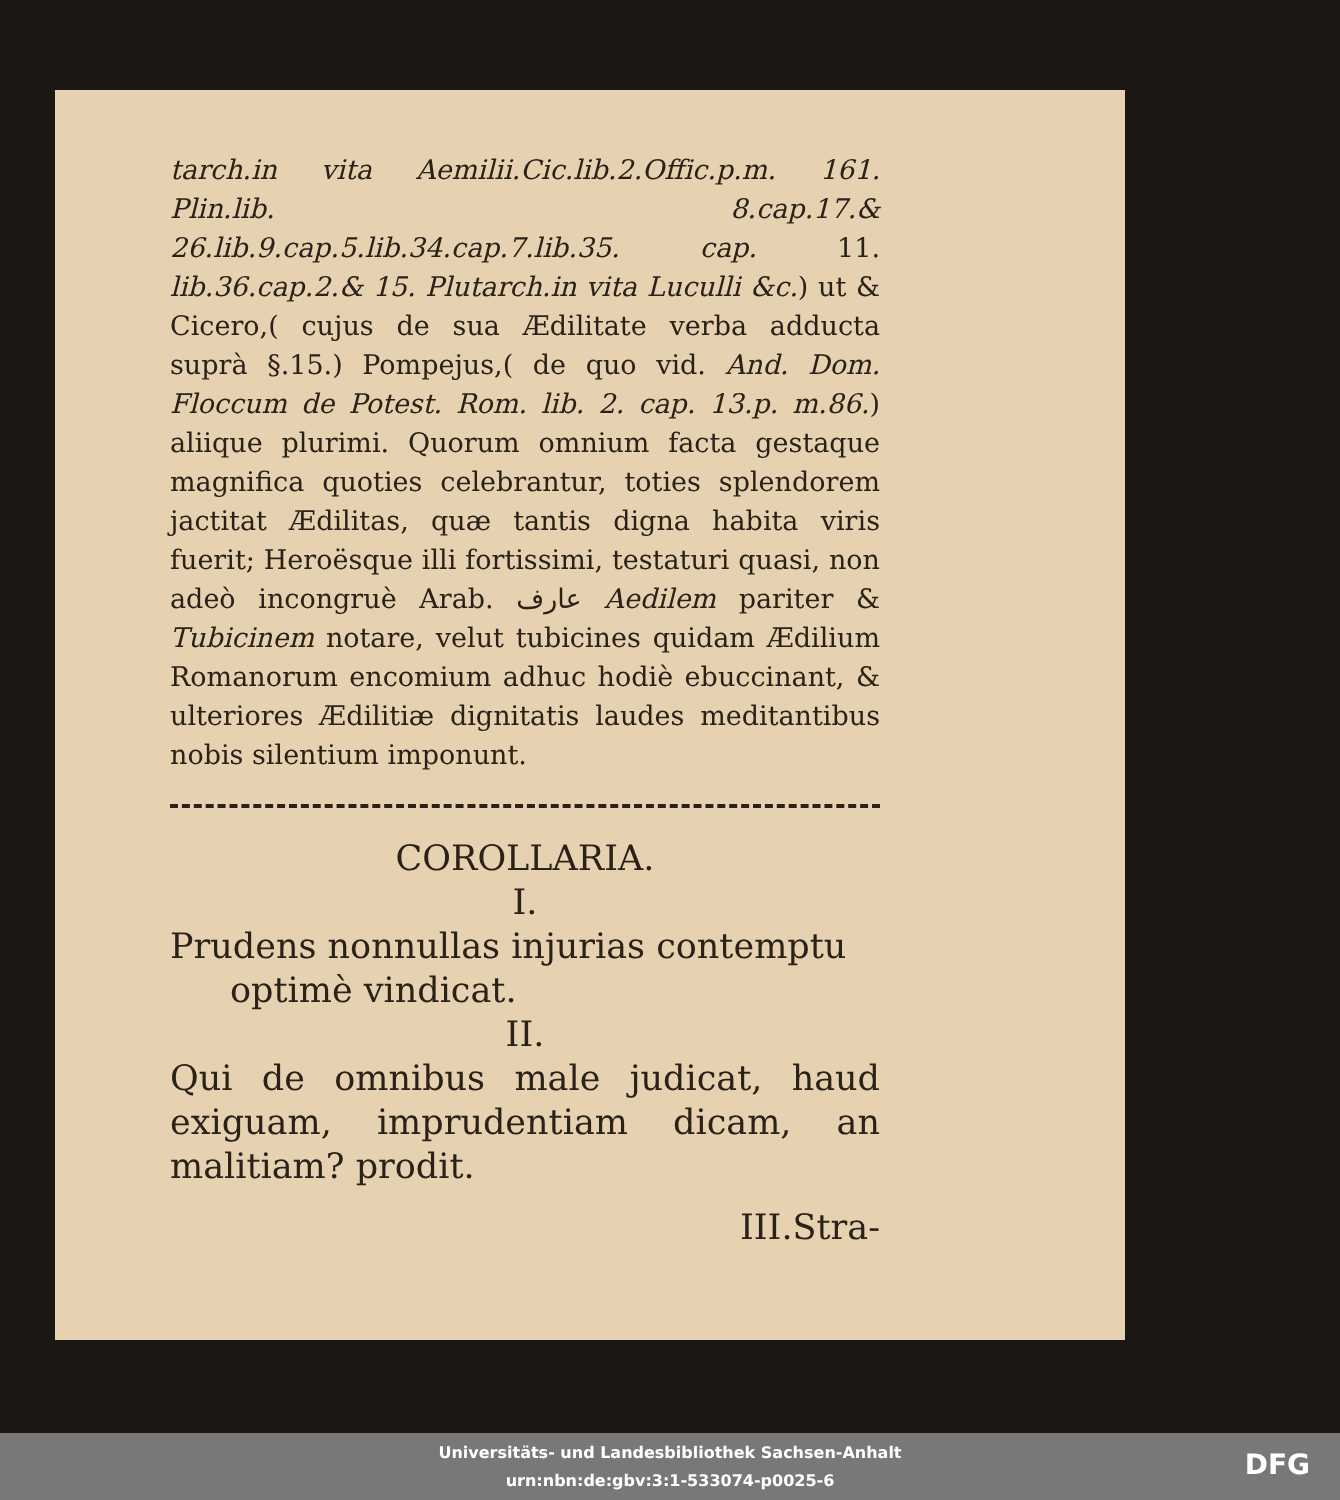tarch.in vita Aemilii.Cic.lib.2.Offic.p.m. 161. Plin.lib. 8.cap.17.& 26.lib.9.cap.5.lib.34.cap.7.lib.35. cap. 11. lib.36.cap.2.& 15. Plutarch.in vita Luculli &c.) ut & Cicero,( cujus de sua Ædilitate verba adducta suprà §.15.) Pompejus,( de quo vid. And. Dom. Floccum de Potest. Rom. lib. 2. cap. 13.p. m.86.) aliique plurimi. Quorum omnium facta gestaque magnifica quoties celebrantur, toties splendorem jactitat Ædilitas, quæ tantis digna habita viris fuerit; Heroësque illi fortissimi, testaturi quasi, non adeò incongruè Arab. عارف Aedilem pariter & Tubicinem notare, velut tubicines quidam Ædilium Romanorum encomium adhuc hodiè ebuccinant, & ulteriores Ædilitiæ dignitatis laudes meditantibus nobis silentium imponunt.
COROLLARIA.
I.
Prudens nonnullas injurias contemptu
optimè vindicat.
II.
Qui de omnibus male judicat, haud exiguam, imprudentiam dicam, an malitiam? prodit.
III.Stra-
Universitäts- und Landesbibliothek Sachsen-Anhalt
urn:nbn:de:gbv:3:1-533074-p0025-6
DFG